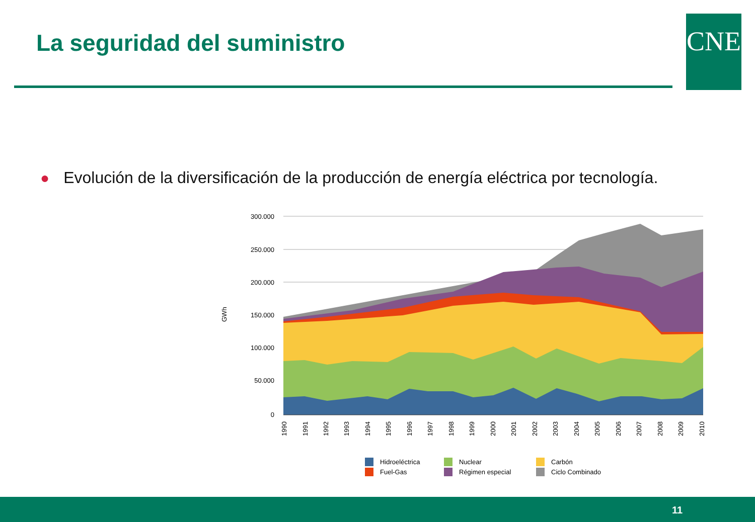La seguridad del suministro CNE
● Evolución de la diversificación de la producción de energía eléctrica por tecnología.
300.000
250.000
200.000
150.000
100.000
50.000
0
GWh
1990
1991
1992
1993
1994
1995
1996
1997
1998
1999
2000
2001
2002
2003
2004
2005
2006
2007
2008
2009
2010
Hidroeléctrica
Nuclear
Carbón
Fuel-Gas
Régimen especial
Ciclo Combinado
11